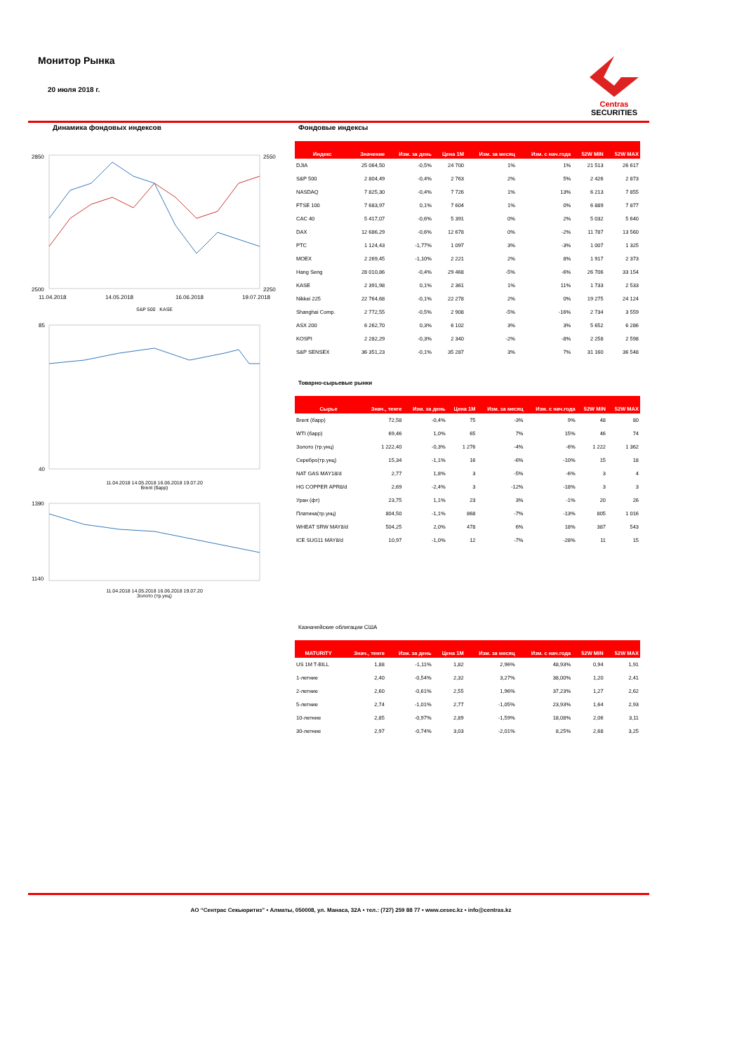Монитор Рынка
20 июля 2018 г.
Centras
SECURITIES
Динамика фондовых индексов
2850
2500
2550
2250
11.04.2018
14.05.2018
16.06.2018
19.07.2018
S&P 500 KASE
85
40
11.04.2018 14.05.2018 16.06.2018 19.07.20
Brent (барр)
1390
1140
11.04.2018 14.05.2018 16.06.2018 19.07.20
Золото (тр.унц)
Фондовые индексы
| Индекс | Значение | Изм. за день | Цена 1M | Изм. за месяц | Изм. с нач.года | 52W MIN | 52W MAX |
| --- | --- | --- | --- | --- | --- | --- | --- |
| DJIA | 25 064,50 | -0,5% | 24 700 | 1% | 1% | 21 513 | 26 617 |
| S&P 500 | 2 804,49 | -0,4% | 2 763 | 2% | 5% | 2 426 | 2 873 |
| NASDAQ | 7 825,30 | -0,4% | 7 726 | 1% | 13% | 6 213 | 7 855 |
| FTSE 100 | 7 683,97 | 0,1% | 7 604 | 1% | 0% | 6 889 | 7 877 |
| CAC 40 | 5 417,07 | -0,6% | 5 391 | 0% | 2% | 5 032 | 5 640 |
| DAX | 12 686,29 | -0,6% | 12 678 | 0% | -2% | 11 787 | 13 560 |
| PTC | 1 124,43 | -1,77% | 1 097 | 3% | -3% | 1 007 | 1 325 |
| MOEX | 2 269,45 | -1,10% | 2 221 | 2% | 8% | 1 917 | 2 373 |
| Hang Seng | 28 010,86 | -0,4% | 29 468 | -5% | -6% | 26 706 | 33 154 |
| KASE | 2 391,98 | 0,1% | 2 361 | 1% | 11% | 1 733 | 2 533 |
| Nikkei 225 | 22 764,68 | -0,1% | 22 278 | 2% | 0% | 19 275 | 24 124 |
| Shanghai Comp. | 2 772,55 | -0,5% | 2 908 | -5% | -16% | 2 734 | 3 559 |
| ASX 200 | 6 262,70 | 0,3% | 6 102 | 3% | 3% | 5 652 | 6 286 |
| KOSPI | 2 282,29 | -0,3% | 2 340 | -2% | -8% | 2 258 | 2 598 |
| S&P SENSEX | 36 351,23 | -0,1% | 35 287 | 3% | 7% | 31 160 | 36 548 |
Товарно-сырьевые рынки
| Сырье | Знач., тенге | Изм. за день | Цена 1M | Изм. за месяц | Изм. с нач.года | 52W MIN | 52W MAX |
| --- | --- | --- | --- | --- | --- | --- | --- |
| Brent (барр) | 72,58 | -0,4% | 75 | -3% | 9% | 48 | 80 |
| WTI (барр) | 69,46 | 1,0% | 65 | 7% | 15% | 46 | 74 |
| Золото (тр.унц) | 1 222,40 | -0,3% | 1 276 | -4% | -6% | 1 222 | 1 362 |
| Серебро(тр.унц) | 15,34 | -1,1% | 16 | -6% | -10% | 15 | 18 |
| NAT GAS MAY18/d | 2,77 | 1,8% | 3 | -5% | -6% | 3 | 4 |
| HG COPPER APR8/d | 2,69 | -2,4% | 3 | -12% | -18% | 3 | 3 |
| Уран (фт) | 23,75 | 1,1% | 23 | 3% | -1% | 20 | 26 |
| Платина(тр.унц) | 804,50 | -1,1% | 868 | -7% | -13% | 805 | 1 016 |
| WHEAT SRW MAY8/d | 504,25 | 2,0% | 478 | 6% | 18% | 387 | 543 |
| ICE SUG11 MAY8/d | 10,97 | -1,0% | 12 | -7% | -28% | 11 | 15 |
Казначейские облигации США
| MATURITY | Знач., тенге | Изм. за день | Цена 1M | Изм. за месяц | Изм. с нач.года | 52W MIN | 52W MAX |
| --- | --- | --- | --- | --- | --- | --- | --- |
| US 1M T-BILL | 1,88 | -1,11% | 1,82 | 2,96% | 48,93% | 0,94 | 1,91 |
| 1-летние | 2,40 | -0,54% | 2,32 | 3,27% | 38,00% | 1,20 | 2,41 |
| 2-летние | 2,60 | -0,61% | 2,55 | 1,96% | 37,23% | 1,27 | 2,62 |
| 5-летние | 2,74 | -1,01% | 2,77 | -1,05% | 23,93% | 1,64 | 2,93 |
| 10-летние | 2,85 | -0,97% | 2,89 | -1,59% | 18,08% | 2,06 | 3,11 |
| 30-летние | 2,97 | -0,74% | 3,03 | -2,01% | 8,25% | 2,68 | 3,25 |
АО “Сентрас Секьюритиз” • Алматы, 050008, ул. Манаса, 32А • тел.: (727) 259 88 77 • www.cesec.kz • info@centras.kz